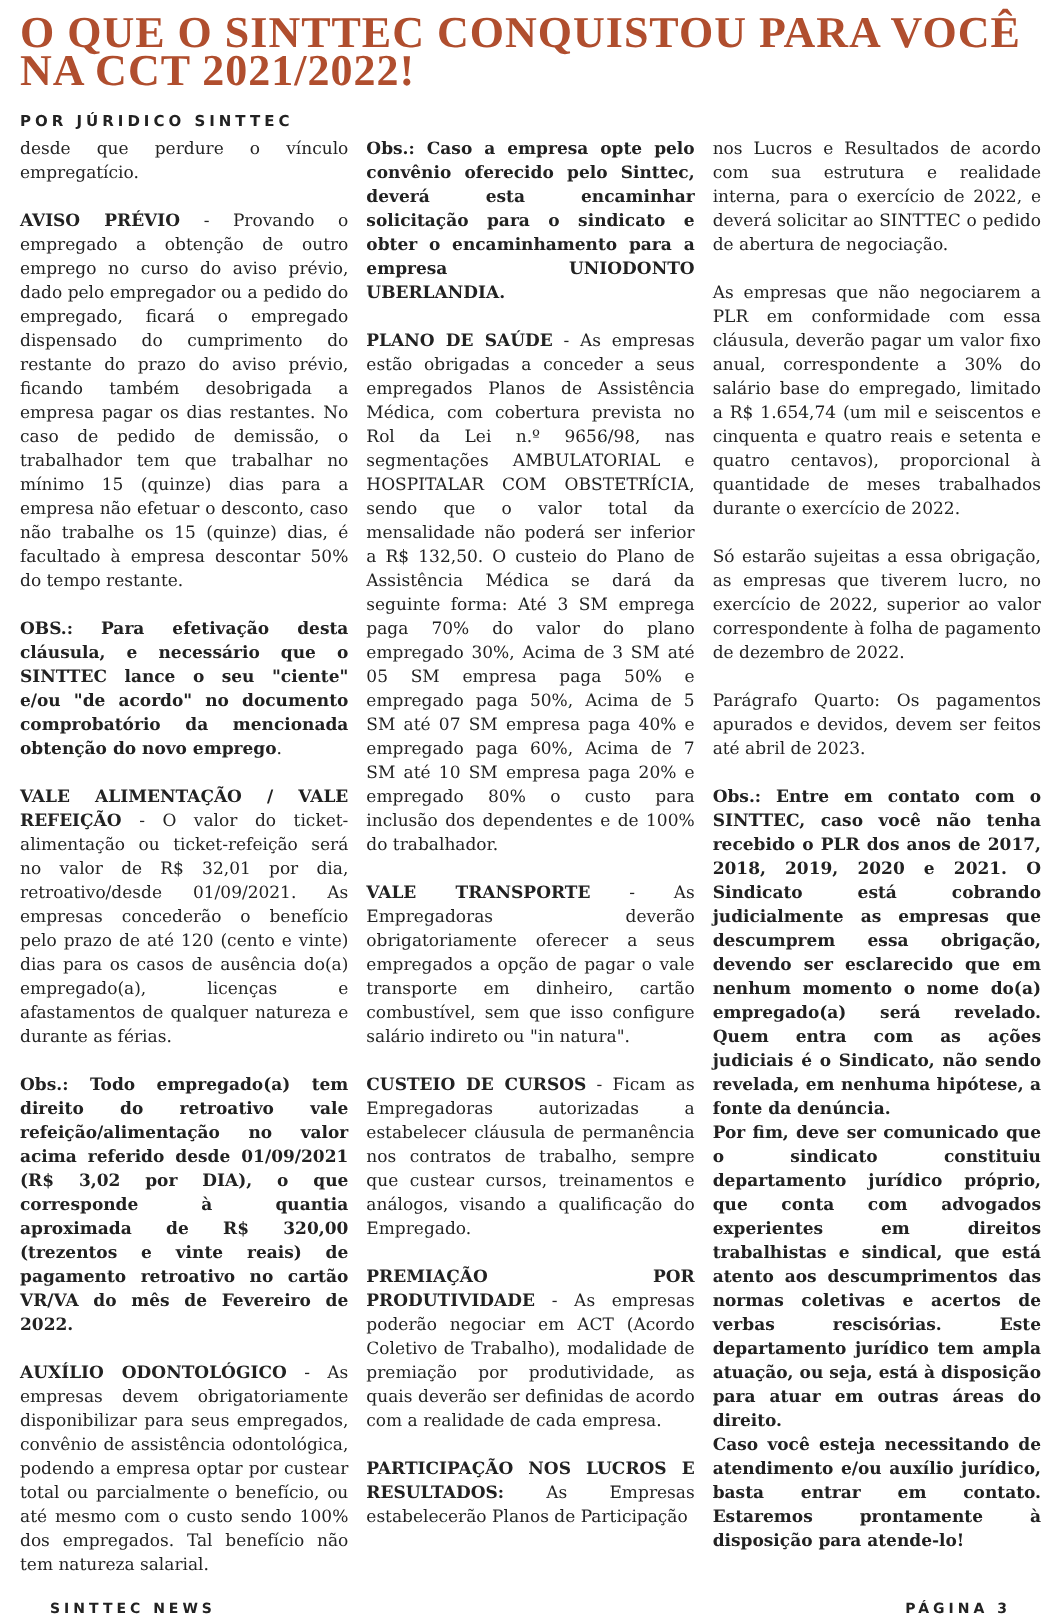O QUE O SINTTEC CONQUISTOU PARA VOCÊ NA CCT 2021/2022!
POR JÚRIDICO SINTTEC
desde que perdure o vínculo empregatício.
AVISO PRÉVIO - Provando o empregado a obtenção de outro emprego no curso do aviso prévio, dado pelo empregador ou a pedido do empregado, ficará o empregado dispensado do cumprimento do restante do prazo do aviso prévio, ficando também desobrigada a empresa pagar os dias restantes. No caso de pedido de demissão, o trabalhador tem que trabalhar no mínimo 15 (quinze) dias para a empresa não efetuar o desconto, caso não trabalhe os 15 (quinze) dias, é facultado à empresa descontar 50% do tempo restante.
OBS.: Para efetivação desta cláusula, e necessário que o SINTTEC lance o seu "ciente" e/ou "de acordo" no documento comprobatório da mencionada obtenção do novo emprego.
VALE ALIMENTAÇÃO / VALE REFEIÇÃO - O valor do ticket-alimentação ou ticket-refeição será no valor de R$ 32,01 por dia, retroativo/desde 01/09/2021. As empresas concederão o benefício pelo prazo de até 120 (cento e vinte) dias para os casos de ausência do(a) empregado(a), licenças e afastamentos de qualquer natureza e durante as férias.
Obs.: Todo empregado(a) tem direito do retroativo vale refeição/alimentação no valor acima referido desde 01/09/2021 (R$ 3,02 por DIA), o que corresponde à quantia aproximada de R$ 320,00 (trezentos e vinte reais) de pagamento retroativo no cartão VR/VA do mês de Fevereiro de 2022.
AUXÍLIO ODONTOLÓGICO - As empresas devem obrigatoriamente disponibilizar para seus empregados, convênio de assistência odontológica, podendo a empresa optar por custear total ou parcialmente o benefício, ou até mesmo com o custo sendo 100% dos empregados. Tal benefício não tem natureza salarial.
Obs.: Caso a empresa opte pelo convênio oferecido pelo Sinttec, deverá esta encaminhar solicitação para o sindicato e obter o encaminhamento para a empresa UNIODONTO UBERLANDIA.
PLANO DE SAÚDE - As empresas estão obrigadas a conceder a seus empregados Planos de Assistência Médica, com cobertura prevista no Rol da Lei n.º 9656/98, nas segmentações AMBULATORIAL e HOSPITALAR COM OBSTETRÍCIA, sendo que o valor total da mensalidade não poderá ser inferior a R$ 132,50. O custeio do Plano de Assistência Médica se dará da seguinte forma: Até 3 SM emprega paga 70% do valor do plano empregado 30%, Acima de 3 SM até 05 SM empresa paga 50% e empregado paga 50%, Acima de 5 SM até 07 SM empresa paga 40% e empregado paga 60%, Acima de 7 SM até 10 SM empresa paga 20% e empregado 80% o custo para inclusão dos dependentes e de 100% do trabalhador.
VALE TRANSPORTE - As Empregadoras deverão obrigatoriamente oferecer a seus empregados a opção de pagar o vale transporte em dinheiro, cartão combustível, sem que isso configure salário indireto ou "in natura".
CUSTEIO DE CURSOS - Ficam as Empregadoras autorizadas a estabelecer cláusula de permanência nos contratos de trabalho, sempre que custear cursos, treinamentos e análogos, visando a qualificação do Empregado.
PREMIAÇÃO POR PRODUTIVIDADE - As empresas poderão negociar em ACT (Acordo Coletivo de Trabalho), modalidade de premiação por produtividade, as quais deverão ser definidas de acordo com a realidade de cada empresa.
PARTICIPAÇÃO NOS LUCROS E RESULTADOS: As Empresas estabelecerão Planos de Participação
nos Lucros e Resultados de acordo com sua estrutura e realidade interna, para o exercício de 2022, e deverá solicitar ao SINTTEC o pedido de abertura de negociação.
As empresas que não negociarem a PLR em conformidade com essa cláusula, deverão pagar um valor fixo anual, correspondente a 30% do salário base do empregado, limitado a R$ 1.654,74 (um mil e seiscentos e cinquenta e quatro reais e setenta e quatro centavos), proporcional à quantidade de meses trabalhados durante o exercício de 2022.
Só estarão sujeitas a essa obrigação, as empresas que tiverem lucro, no exercício de 2022, superior ao valor correspondente à folha de pagamento de dezembro de 2022.
Parágrafo Quarto: Os pagamentos apurados e devidos, devem ser feitos até abril de 2023.
Obs.: Entre em contato com o SINTTEC, caso você não tenha recebido o PLR dos anos de 2017, 2018, 2019, 2020 e 2021. O Sindicato está cobrando judicialmente as empresas que descumprem essa obrigação, devendo ser esclarecido que em nenhum momento o nome do(a) empregado(a) será revelado. Quem entra com as ações judiciais é o Sindicato, não sendo revelada, em nenhuma hipótese, a fonte da denúncia.
Por fim, deve ser comunicado que o sindicato constituiu departamento jurídico próprio, que conta com advogados experientes em direitos trabalhistas e sindical, que está atento aos descumprimentos das normas coletivas e acertos de verbas rescisórias. Este departamento jurídico tem ampla atuação, ou seja, está à disposição para atuar em outras áreas do direito.
Caso você esteja necessitando de atendimento e/ou auxílio jurídico, basta entrar em contato. Estaremos prontamente à disposição para atende-lo!
SINTTEC NEWS PÁGINA 3